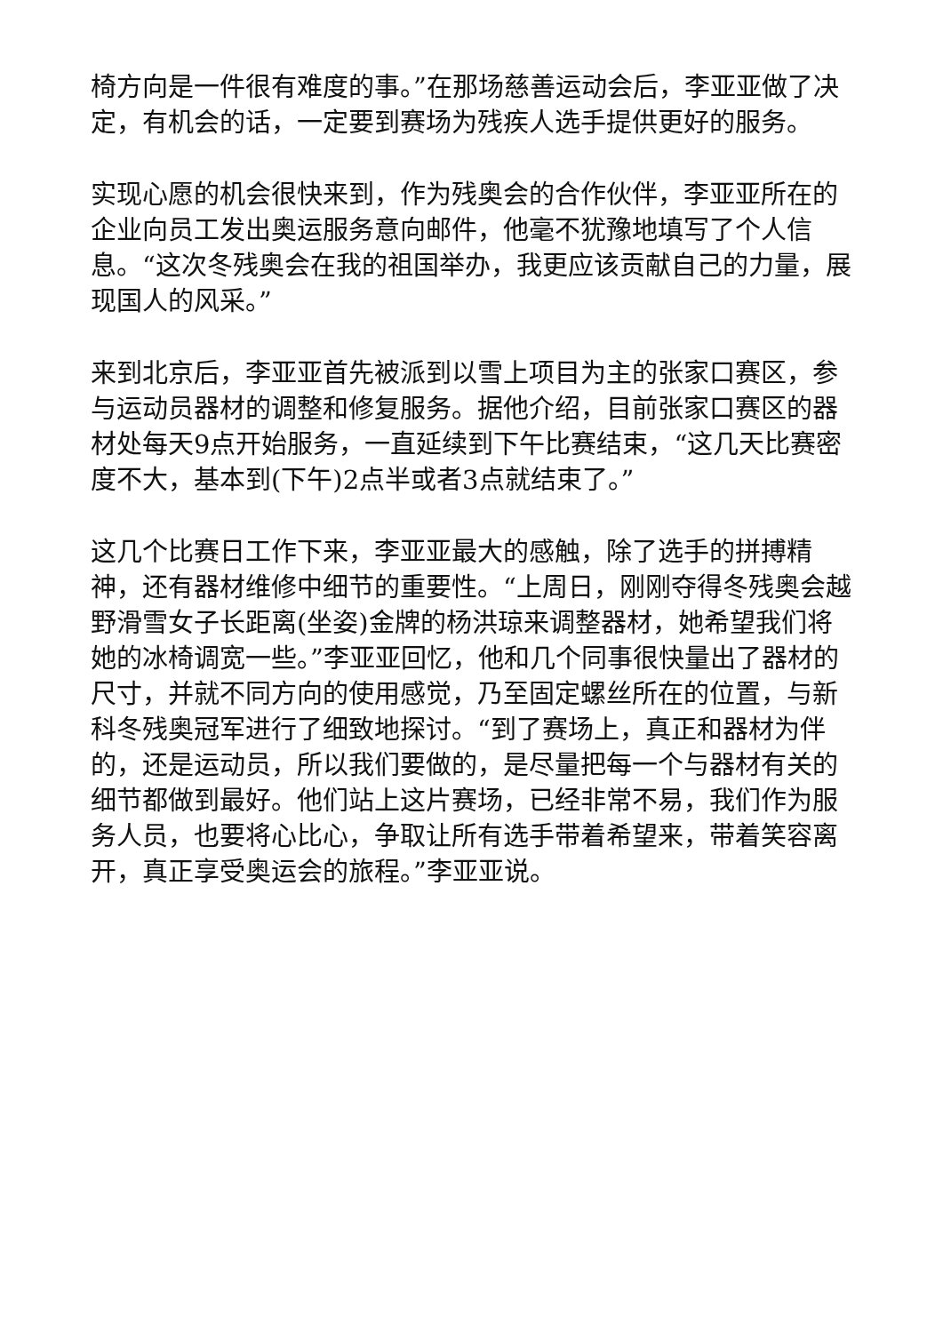椅方向是一件很有难度的事。”在那场慈善运动会后，李亚亚做了决定，有机会的话，一定要到赛场为残疾人选手提供更好的服务。
实现心愿的机会很快来到，作为残奥会的合作伙伴，李亚亚所在的企业向员工发出奥运服务意向邮件，他毫不犹豫地填写了个人信息。“这次冬残奥会在我的祖国举办，我更应该贡献自己的力量，展现国人的风采。”
来到北京后，李亚亚首先被派到以雪上项目为主的张家口赛区，参与运动员器材的调整和修复服务。据他介绍，目前张家口赛区的器材处每天9点开始服务，一直延续到下午比赛结束，“这几天比赛密度不大，基本到(下午)2点半或者3点就结束了。”
这几个比赛日工作下来，李亚亚最大的感触，除了选手的拼搏精神，还有器材维修中细节的重要性。“上周日，刚刚夺得冬残奥会越野滑雪女子长距离(坐姿)金牌的杨洪琼来调整器材，她希望我们将她的冰椅调宽一些。”李亚亚回忆，他和几个同事很快量出了器材的尺寸，并就不同方向的使用感觉，乃至固定螺丝所在的位置，与新科冬残奥冠军进行了细致地探讨。“到了赛场上，真正和器材为伴的，还是运动员，所以我们要做的，是尽量把每一个与器材有关的细节都做到最好。他们站上这片赛场，已经非常不易，我们作为服务人员，也要将心比心，争取让所有选手带着希望来，带着笑容离开，真正享受奥运会的旅程。”李亚亚说。